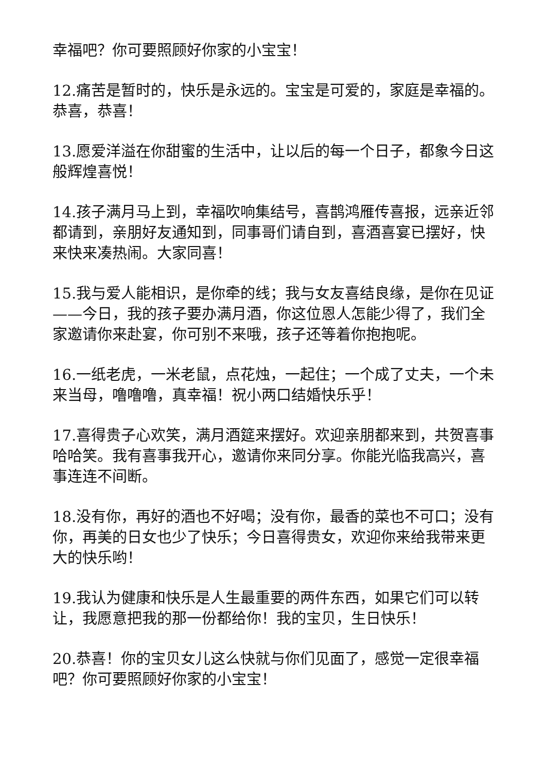幸福吧？你可要照顾好你家的小宝宝！
12.痛苦是暂时的，快乐是永远的。宝宝是可爱的，家庭是幸福的。恭喜，恭喜！
13.愿爱洋溢在你甜蜜的生活中，让以后的每一个日子，都象今日这般辉煌喜悦！
14.孩子满月马上到，幸福吹响集结号，喜鹊鸿雁传喜报，远亲近邻都请到，亲朋好友通知到，同事哥们请自到，喜酒喜宴已摆好，快来快来凑热闹。大家同喜！
15.我与爱人能相识，是你牵的线；我与女友喜结良缘，是你在见证——今日，我的孩子要办满月酒，你这位恩人怎能少得了，我们全家邀请你来赴宴，你可别不来哦，孩子还等着你抱抱呢。
16.一纸老虎，一米老鼠，点花烛，一起住；一个成了丈夫，一个未来当母，噜噜噜，真幸福！祝小两口结婚快乐乎！
17.喜得贵子心欢笑，满月酒筵来摆好。欢迎亲朋都来到，共贺喜事哈哈笑。我有喜事我开心，邀请你来同分享。你能光临我高兴，喜事连连不间断。
18.没有你，再好的酒也不好喝；没有你，最香的菜也不可口；没有你，再美的日女也少了快乐；今日喜得贵女，欢迎你来给我带来更大的快乐哟！
19.我认为健康和快乐是人生最重要的两件东西，如果它们可以转让，我愿意把我的那一份都给你！我的宝贝，生日快乐！
20.恭喜！你的宝贝女儿这么快就与你们见面了，感觉一定很幸福吧？你可要照顾好你家的小宝宝！